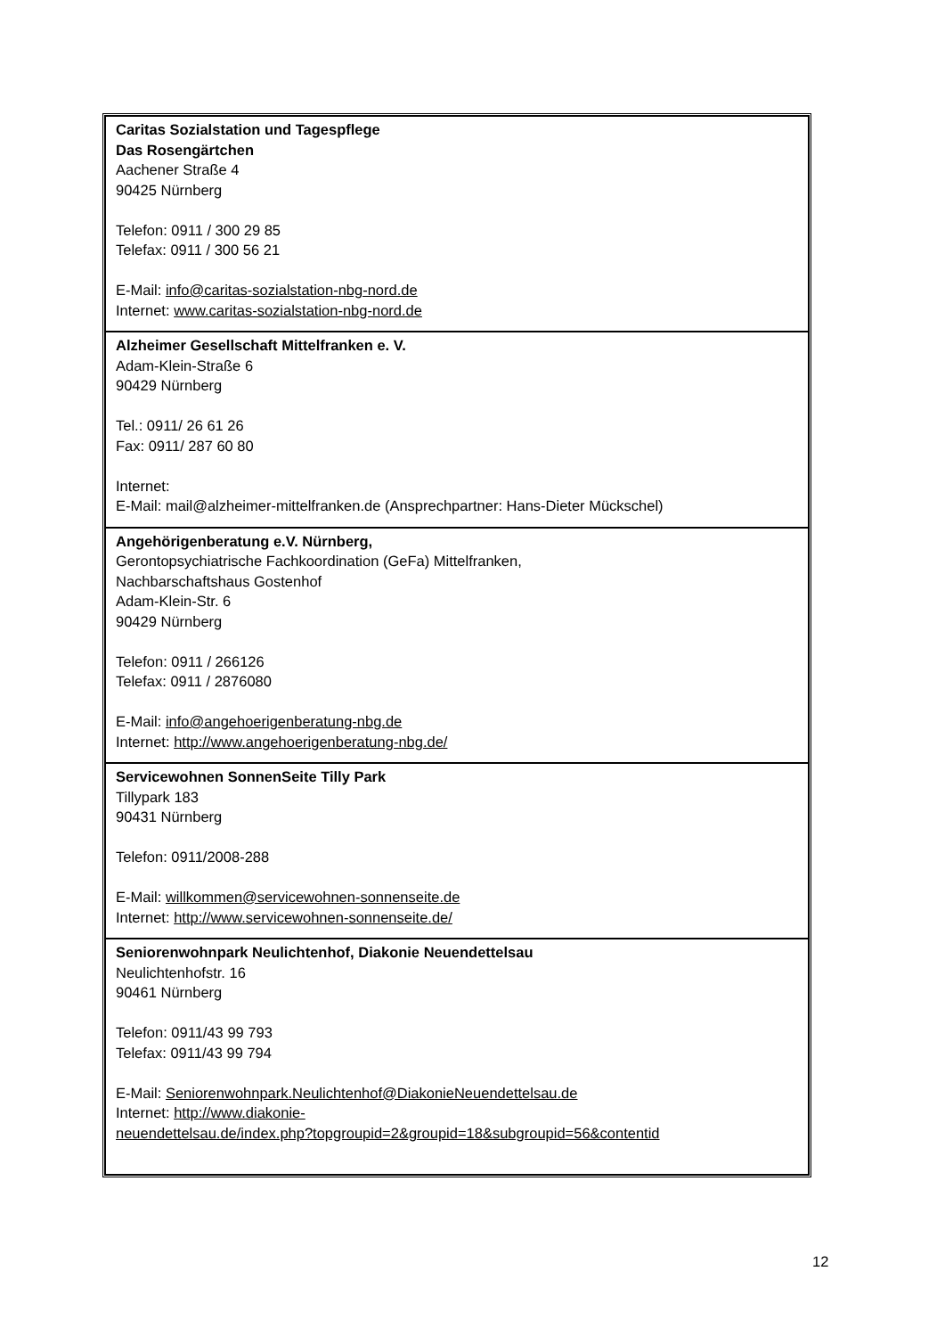| Caritas Sozialstation und Tagespflege Das Rosengärtchen Aachener Straße 4 90425 Nürnberg Telefon: 0911 / 300 29 85 Telefax: 0911 / 300 56 21 E-Mail: info@caritas-sozialstation-nbg-nord.de Internet: www.caritas-sozialstation-nbg-nord.de |
| Alzheimer Gesellschaft Mittelfranken e. V. Adam-Klein-Straße 6 90429 Nürnberg Tel.: 0911/ 26 61 26 Fax: 0911/ 287 60 80 Internet: E-Mail: mail@alzheimer-mittelfranken.de (Ansprechpartner: Hans-Dieter Mückschel) |
| Angehörigenberatung e.V. Nürnberg, Gerontopsychiatrische Fachkoordination (GeFa) Mittelfranken, Nachbarschaftshaus Gostenhof Adam-Klein-Str. 6 90429 Nürnberg Telefon: 0911 / 266126 Telefax: 0911 / 2876080 E-Mail: info@angehoerigenberatung-nbg.de Internet: http://www.angehoerigenberatung-nbg.de/ |
| Servicewohnen SonnenSeite Tilly Park Tillypark 183 90431 Nürnberg Telefon: 0911/2008-288 E-Mail: willkommen@servicewohnen-sonnenseite.de Internet: http://www.servicewohnen-sonnenseite.de/ |
| Seniorenwohnpark Neulichtenhof, Diakonie Neuendettelsau Neulichtenhofstr. 16 90461 Nürnberg Telefon: 0911/43 99 793 Telefax: 0911/43 99 794 E-Mail: Seniorenwohnpark.Neulichtenhof@DiakonieNeuendettelsau.de Internet: http://www.diakonie- neuendettelsau.de/index.php?topgroupid=2&groupid=18&subgroupid=56&contentid |
12